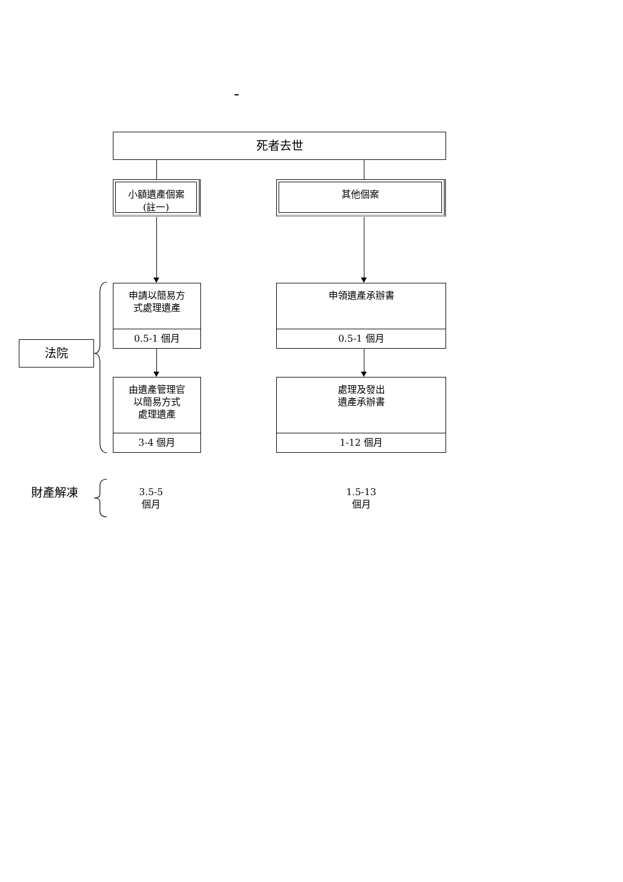–
死者去世
小額遺產個案
(註一)
其他個案
法院
申請以簡易方
式處理遺產
0.5-1 個月
由遺產管理官
以簡易方式
處理遺產
3-4 個月
申領遺產承辦書
0.5-1 個月
處理及發出
遺產承辦書
1-12 個月
財產解凍
3.5-5
個月
1.5-13
個月